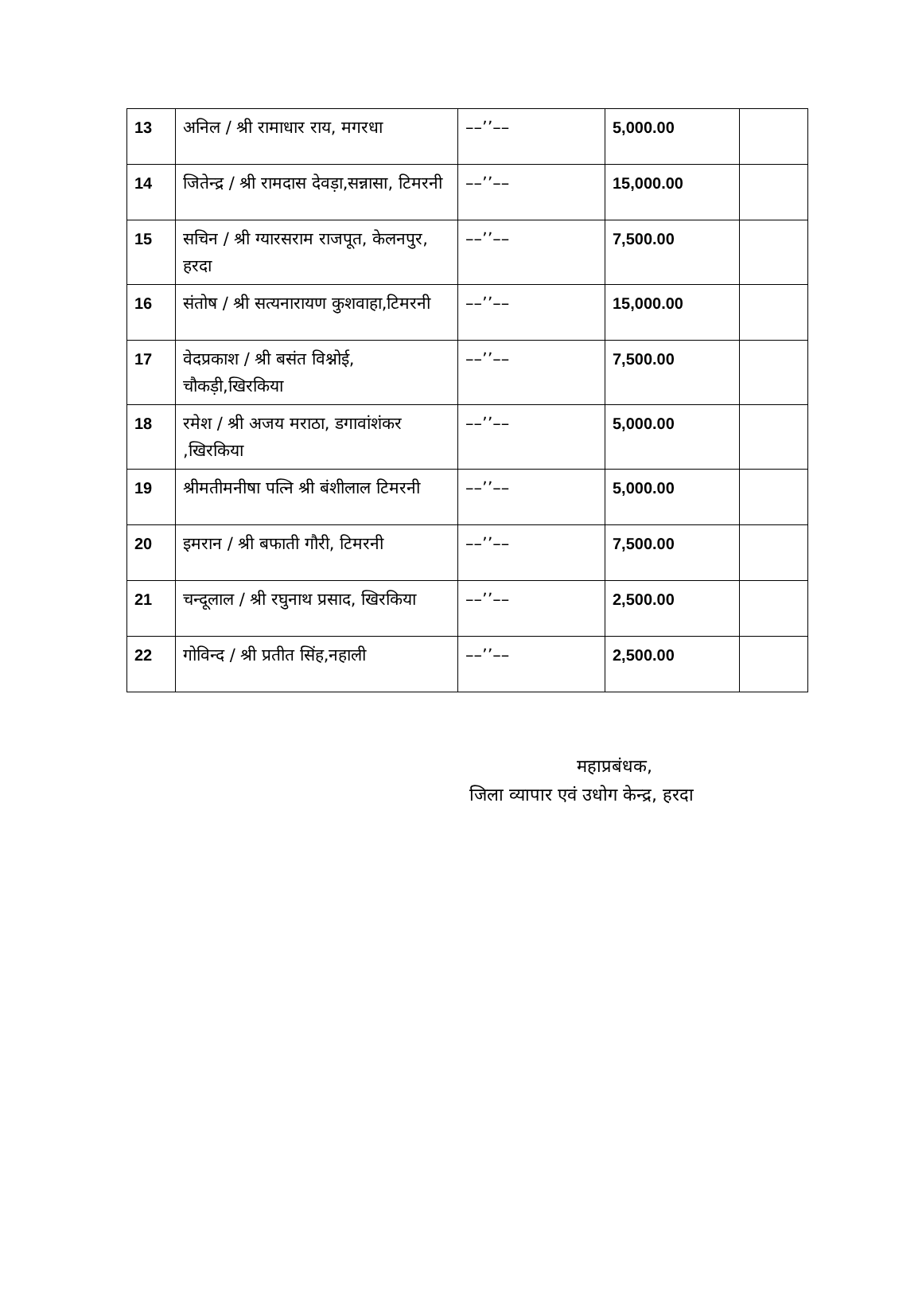| 13 | अनिल / श्री रामाधार राय, मगरधा | ––’’–– | 5,000.00 | |
| 14 | जितेन्द्र / श्री रामदास देवड़ा,सन्नासा, टिमरनी | ––’’–– | 15,000.00 | |
| 15 | सचिन / श्री ग्यारसराम राजपूत, केलनपुर, हरदा | ––’’–– | 7,500.00 | |
| 16 | संतोष / श्री सत्यनारायण कुशवाहा,टिमरनी | ––’’–– | 15,000.00 | |
| 17 | वेदप्रकाश / श्री बसंत विश्नोई, चौकड़ी,खिरकिया | ––’’–– | 7,500.00 | |
| 18 | रमेश / श्री अजय मराठा, डगावांशंकर ,खिरकिया | ––’’–– | 5,000.00 | |
| 19 | श्रीमतीमनीषा पत्नि श्री बंशीलाल टिमरनी | ––’’–– | 5,000.00 | |
| 20 | इमरान / श्री बफाती गौरी, टिमरनी | ––’’–– | 7,500.00 | |
| 21 | चन्दूलाल / श्री रघुनाथ प्रसाद, खिरकिया | ––’’–– | 2,500.00 | |
| 22 | गोविन्द / श्री प्रतीत सिंह,नहाली | ––’’–– | 2,500.00 | |
महाप्रबंधक,
जिला व्यापार एवं उधोग केन्द्र, हरदा